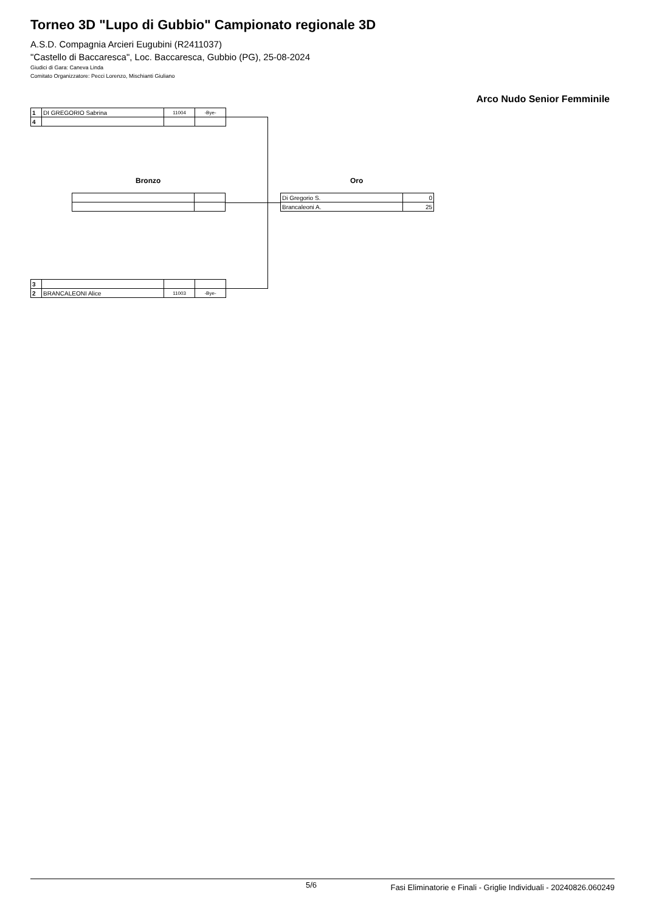Torneo 3D "Lupo di Gubbio" Campionato regionale 3D
A.S.D. Compagnia Arcieri Eugubini (R2411037)
"Castello di Baccaresca", Loc. Baccaresca, Gubbio (PG), 25-08-2024
Giudici di Gara: Caneva Linda
Comitato Organizzatore: Pecci Lorenzo, Mischianti Giuliano
Arco Nudo Senior Femminile
| 1 | DI GREGORIO Sabrina | 11004 | -Bye- |
| 4 | | | |
Bronzo Oro
| Di Gregorio S. | 0 |
| Brancaleoni A. | 25 |
| 3 | | | |
| 2 | BRANCALEONI Alice | 11003 | -Bye- |
5/6 Fasi Eliminatorie e Finali - Griglie Individuali - 20240826.060249